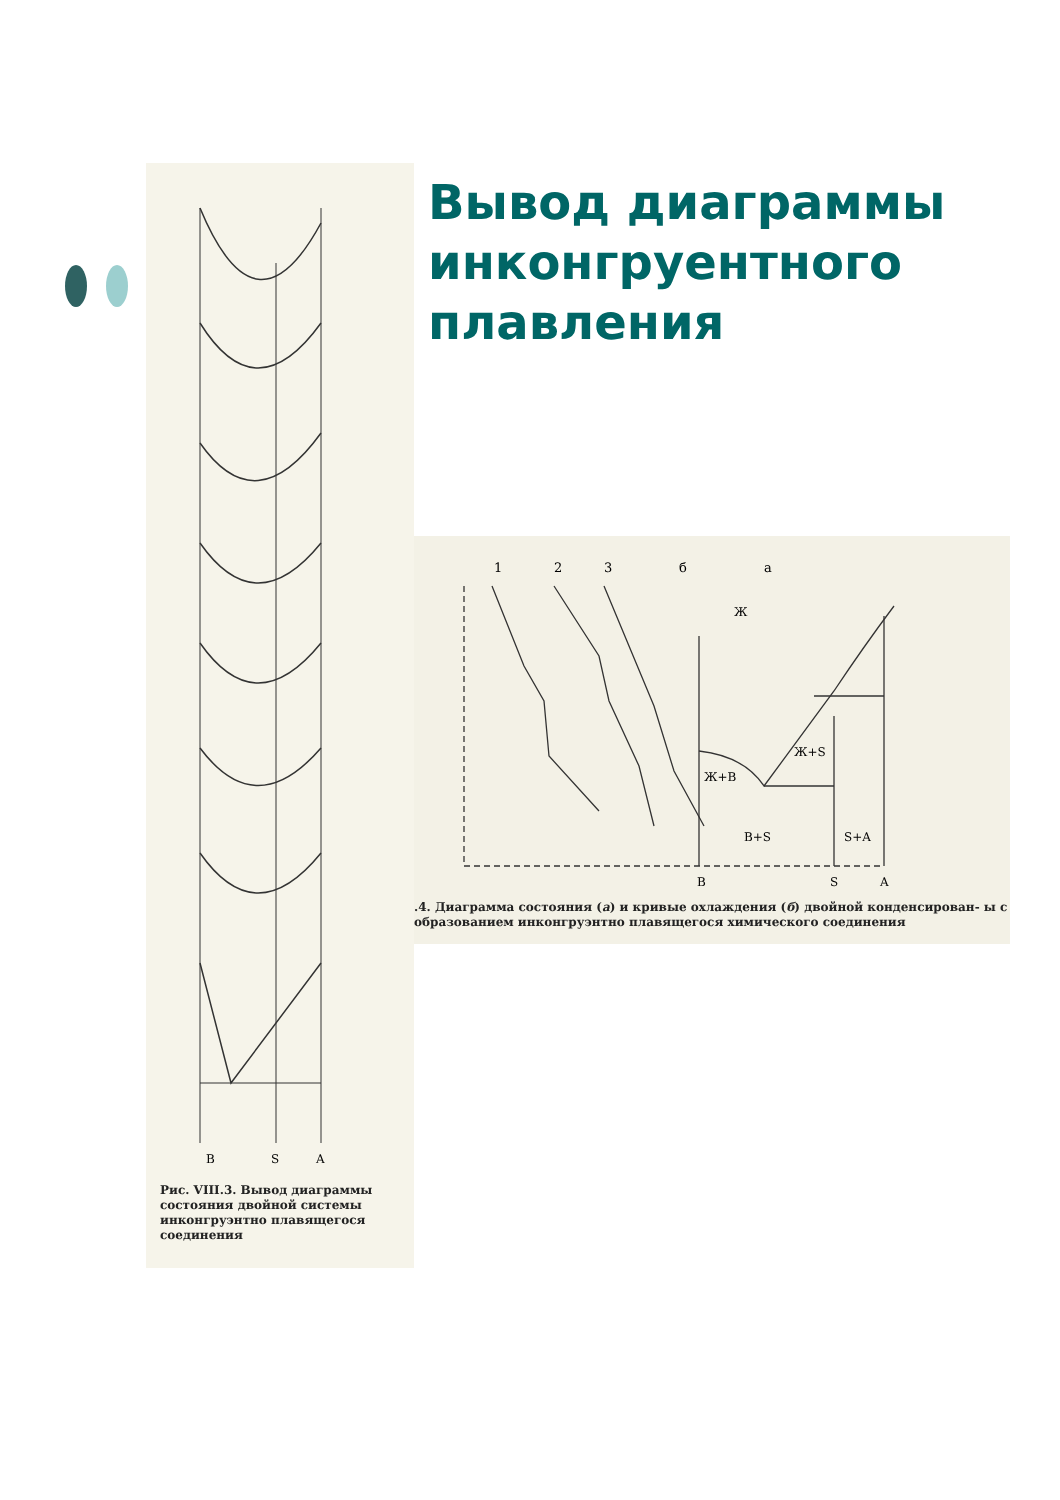B
S
A
Рис. VIII.3. Вывод диаграммы состояния двойной системы инконгруэнтно плавящегося соединения
Вывод диаграммы инконгруентного плавления
1
2
3
б
а
Ж
Ж+S
Ж+B
B+S
S+A
B
S
A
.4. Диаграмма состояния (а) и кривые охлаждения (б) двойной конденсирован- ы с образованием инконгруэнтно плавящегося химического соединения